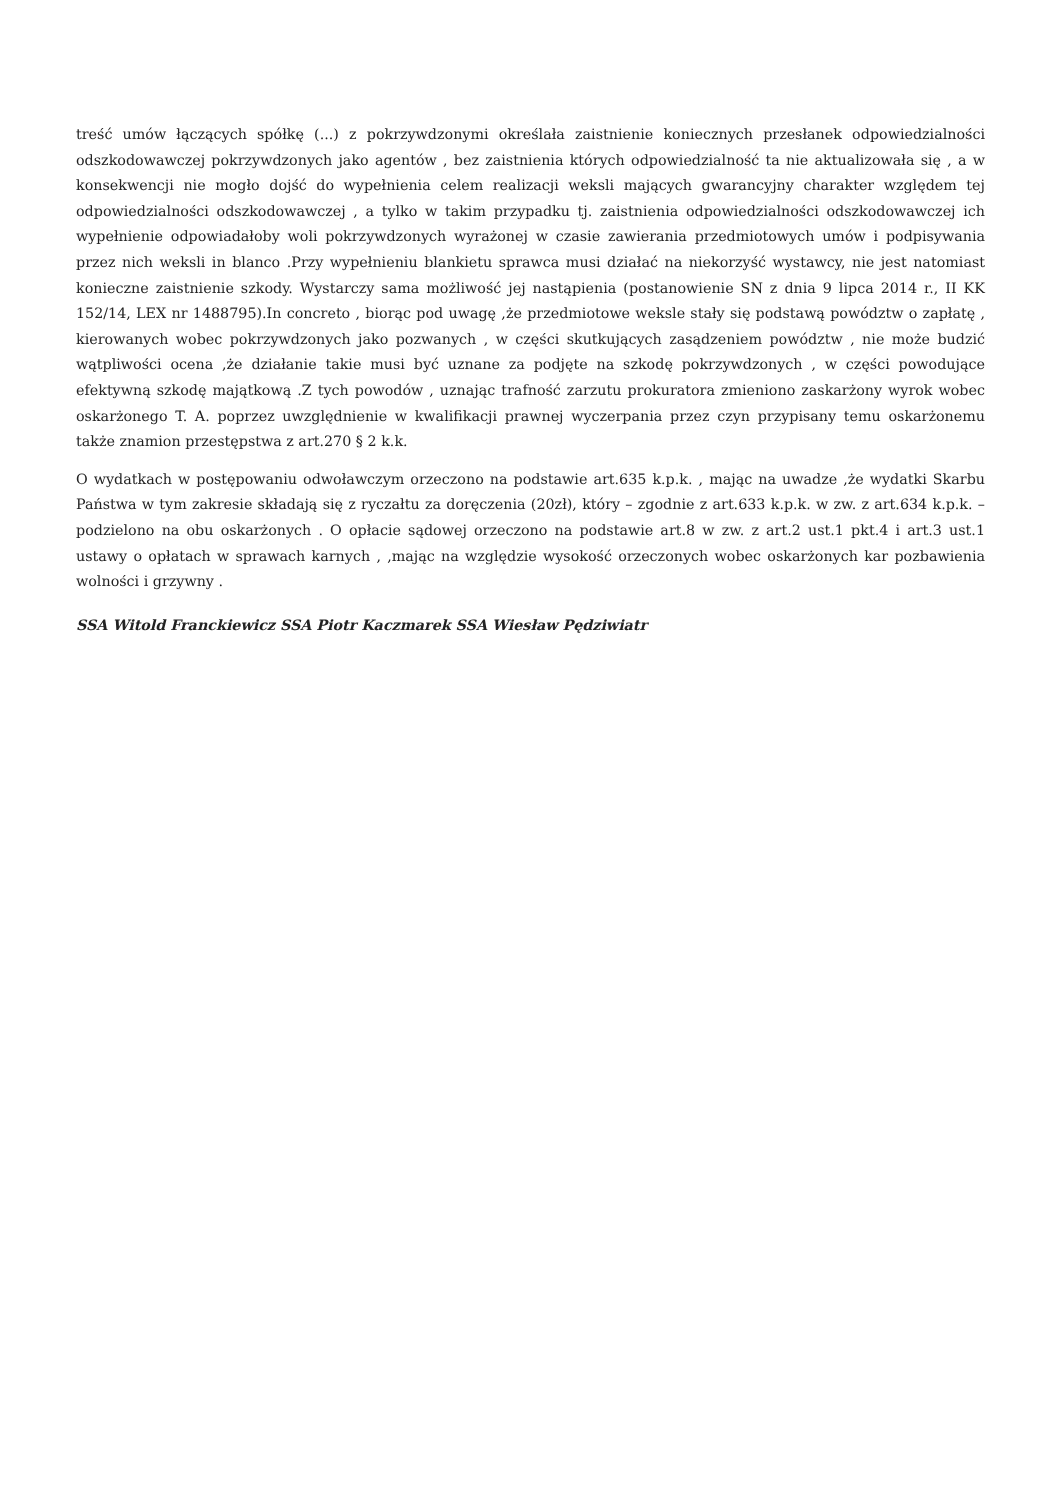treść umów łączących spółkę (...) z pokrzywdzonymi określała zaistnienie koniecznych przesłanek odpowiedzialności odszkodowawczej pokrzywdzonych jako agentów , bez zaistnienia których odpowiedzialność ta nie aktualizowała się , a w konsekwencji nie mogło dojść do wypełnienia celem realizacji weksli mających gwarancyjny charakter względem tej odpowiedzialności odszkodowawczej , a tylko w takim przypadku tj. zaistnienia odpowiedzialności odszkodowawczej ich wypełnienie odpowiadałoby woli pokrzywdzonych wyrażonej w czasie zawierania przedmiotowych umów i podpisywania przez nich weksli in blanco .Przy wypełnieniu blankietu sprawca musi działać na niekorzyść wystawcy, nie jest natomiast konieczne zaistnienie szkody. Wystarczy sama możliwość jej nastąpienia (postanowienie SN z dnia 9 lipca 2014 r., II KK 152/14, LEX nr 1488795).In concreto , biorąc pod uwagę ,że przedmiotowe weksle stały się podstawą powództw o zapłatę , kierowanych wobec pokrzywdzonych jako pozwanych , w części skutkujących zasądzeniem powództw , nie może budzić wątpliwości ocena ,że działanie takie musi być uznane za podjęte na szkodę pokrzywdzonych , w części powodujące efektywną szkodę majątkową .Z tych powodów , uznając trafność zarzutu prokuratora zmieniono zaskarżony wyrok wobec oskarżonego T. A. poprzez uwzględnienie w kwalifikacji prawnej wyczerpania przez czyn przypisany temu oskarżonemu także znamion przestępstwa z art.270 § 2 k.k.
O wydatkach w postępowaniu odwoławczym orzeczono na podstawie art.635 k.p.k. , mając na uwadze ,że wydatki Skarbu Państwa w tym zakresie składają się z ryczałtu za doręczenia (20zł), który – zgodnie z art.633 k.p.k. w zw. z art.634 k.p.k. – podzielono na obu oskarżonych . O opłacie sądowej orzeczono na podstawie art.8 w zw. z art.2 ust.1 pkt.4 i art.3 ust.1 ustawy o opłatach w sprawach karnych , ,mając na względzie wysokość orzeczonych wobec oskarżonych kar pozbawienia wolności i grzywny .
SSA Witold Franckiewicz SSA Piotr Kaczmarek SSA Wiesław Pędziwiatr